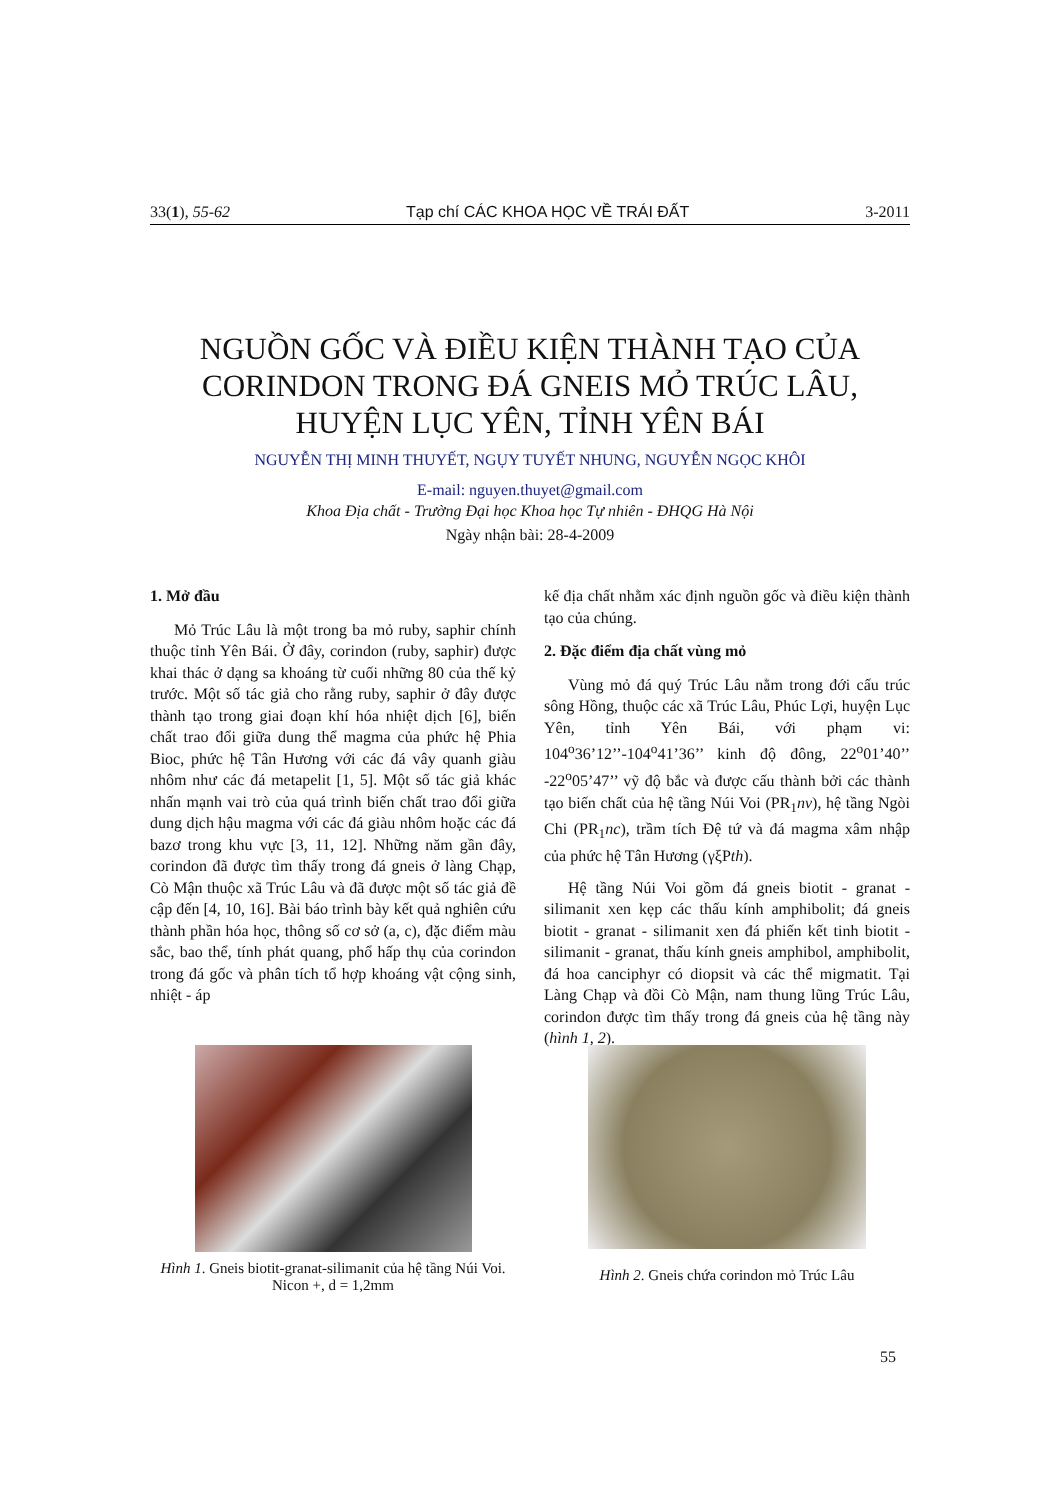33(1), 55-62 Tạp chí CÁC KHOA HỌC VỀ TRÁI ĐẤT 3-2011
NGUỒN GỐC VÀ ĐIỀU KIỆN THÀNH TẠO CỦA CORINDON TRONG ĐÁ GNEIS MỎ TRÚC LÂU, HUYỆN LỤC YÊN, TỈNH YÊN BÁI
NGUYỄN THỊ MINH THUYẾT, NGỤY TUYẾT NHUNG, NGUYỄN NGỌC KHÔI
E-mail: nguyen.thuyet@gmail.com
Khoa Địa chất - Trường Đại học Khoa học Tự nhiên - ĐHQG Hà Nội
Ngày nhận bài: 28-4-2009
1. Mở đầu
Mỏ Trúc Lâu là một trong ba mỏ ruby, saphir chính thuộc tỉnh Yên Bái. Ở đây, corindon (ruby, saphir) được khai thác ở dạng sa khoáng từ cuối những 80 của thế kỷ trước. Một số tác giả cho rằng ruby, saphir ở đây được thành tạo trong giai đoạn khí hóa nhiệt dịch [6], biến chất trao đổi giữa dung thể magma của phức hệ Phia Bioc, phức hệ Tân Hương với các đá vây quanh giàu nhôm như các đá metapelit [1, 5]. Một số tác giả khác nhấn mạnh vai trò của quá trình biến chất trao đổi giữa dung dịch hậu magma với các đá giàu nhôm hoặc các đá bazơ trong khu vực [3, 11, 12]. Những năm gần đây, corindon đã được tìm thấy trong đá gneis ở làng Chạp, Cò Mận thuộc xã Trúc Lâu và đã được một số tác giả đề cập đến [4, 10, 16]. Bài báo trình bày kết quả nghiên cứu thành phần hóa học, thông số cơ sở (a, c), đặc điểm màu sắc, bao thể, tính phát quang, phổ hấp thụ của corindon trong đá gốc và phân tích tổ hợp khoáng vật cộng sinh, nhiệt - áp
kế địa chất nhằm xác định nguồn gốc và điều kiện thành tạo của chúng.
2. Đặc điểm địa chất vùng mỏ
Vùng mỏ đá quý Trúc Lâu nằm trong đới cấu trúc sông Hồng, thuộc các xã Trúc Lâu, Phúc Lợi, huyện Lục Yên, tỉnh Yên Bái, với phạm vi: 104<sup>o</sup>36’12’’-104<sup>o</sup>41’36’’ kinh độ đông, 22<sup>o</sup>01’40’’ -22<sup>o</sup>05’47’’ vỹ độ bắc và được cấu thành bởi các thành tạo biến chất của hệ tầng Núi Voi (PR<sub>1</sub>nv), hệ tầng Ngòi Chi (PR<sub>1</sub>nc), trầm tích Đệ tứ và đá magma xâm nhập của phức hệ Tân Hương (γξPth).
Hệ tầng Núi Voi gồm đá gneis biotit - granat - silimanit xen kẹp các thấu kính amphibolit; đá gneis biotit - granat - silimanit xen đá phiến kết tinh biotit - silimanit - granat, thấu kính gneis amphibol, amphibolit, đá hoa canciphyr có diopsit và các thể migmatit. Tại Làng Chạp và đồi Cò Mận, nam thung lũng Trúc Lâu, corindon được tìm thấy trong đá gneis của hệ tầng này (hình 1, 2).
Hình 1. Gneis biotit-granat-silimanit của hệ tầng Núi Voi. Nicon +, d = 1,2mm
Hình 2. Gneis chứa corindon mỏ Trúc Lâu
55